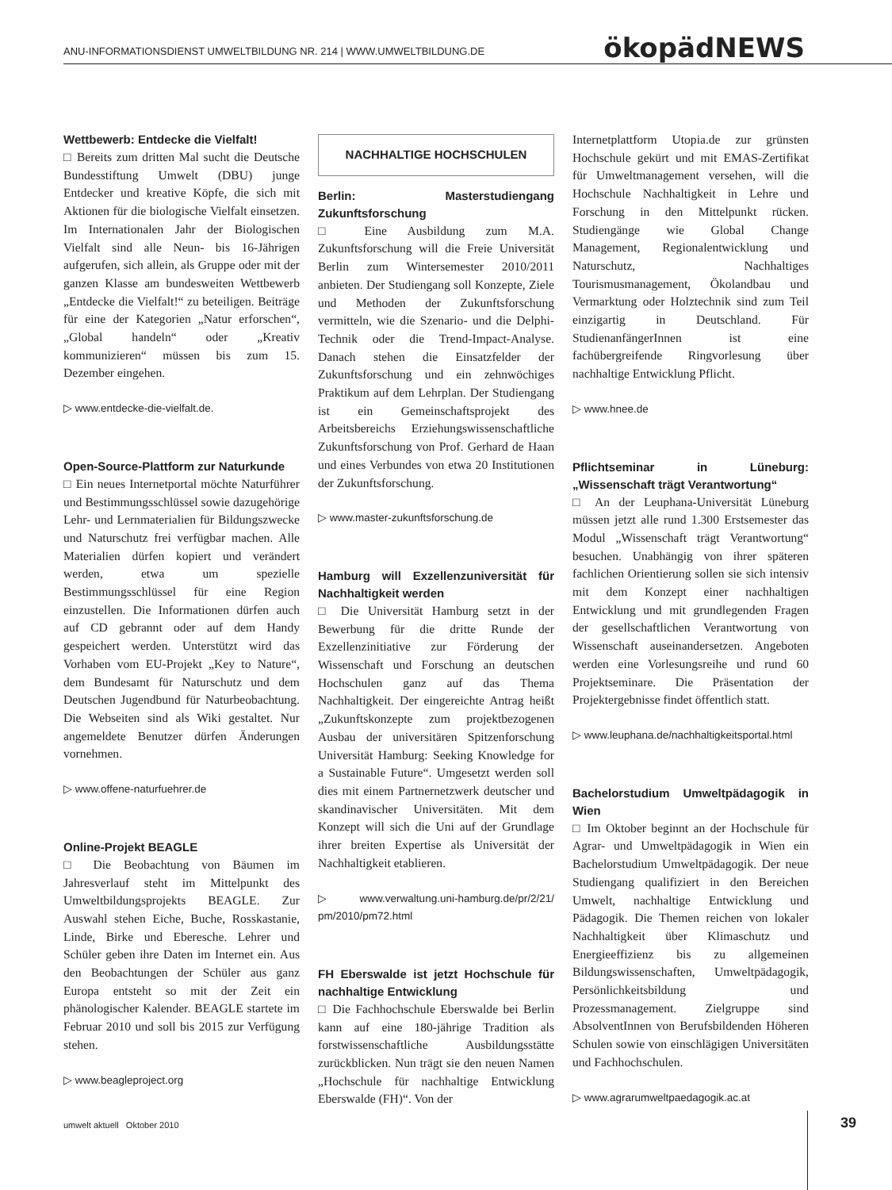ANU-INFORMATIONSDIENST UMWELTBILDUNG NR. 214 | WWW.UMWELTBILDUNG.DE ökopädNEWS
Wettbewerb: Entdecke die Vielfalt!
□ Bereits zum dritten Mal sucht die Deutsche Bundesstiftung Umwelt (DBU) junge Entdecker und kreative Köpfe, die sich mit Aktionen für die biologische Vielfalt einsetzen. Im Internationalen Jahr der Biologischen Vielfalt sind alle Neun- bis 16-Jährigen aufgerufen, sich allein, als Gruppe oder mit der ganzen Klasse am bundesweiten Wettbewerb „Entdecke die Vielfalt!“ zu beteiligen. Beiträge für eine der Kategorien „Natur erforschen“, „Global handeln“ oder „Kreativ kommunizieren“ müssen bis zum 15. Dezember eingehen.
▷ www.entdecke-die-vielfalt.de.
Open-Source-Plattform zur Naturkunde
□ Ein neues Internetportal möchte Naturführer und Bestimmungsschlüssel sowie dazugehörige Lehr- und Lernmaterialien für Bildungszwecke und Naturschutz frei verfügbar machen. Alle Materialien dürfen kopiert und verändert werden, etwa um spezielle Bestimmungsschlüssel für eine Region einzustellen. Die Informationen dürfen auch auf CD gebrannt oder auf dem Handy gespeichert werden. Unterstützt wird das Vorhaben vom EU-Projekt „Key to Nature“, dem Bundesamt für Naturschutz und dem Deutschen Jugendbund für Naturbeobachtung. Die Webseiten sind als Wiki gestaltet. Nur angemeldete Benutzer dürfen Änderungen vornehmen.
▷ www.offene-naturfuehrer.de
Online-Projekt BEAGLE
□ Die Beobachtung von Bäumen im Jahresverlauf steht im Mittelpunkt des Umweltbildungsprojekts BEAGLE. Zur Auswahl stehen Eiche, Buche, Rosskastanie, Linde, Birke und Eberesche. Lehrer und Schüler geben ihre Daten im Internet ein. Aus den Beobachtungen der Schüler aus ganz Europa entsteht so mit der Zeit ein phänologischer Kalender. BEAGLE startete im Februar 2010 und soll bis 2015 zur Verfügung stehen.
▷ www.beagleproject.org
NACHHALTIGE HOCHSCHULEN
Berlin: Masterstudiengang Zukunftsforschung
□ Eine Ausbildung zum M.A. Zukunftsforschung will die Freie Universität Berlin zum Wintersemester 2010/2011 anbieten. Der Studiengang soll Konzepte, Ziele und Methoden der Zukunftsforschung vermitteln, wie die Szenario- und die Delphi-Technik oder die Trend-Impact-Analyse. Danach stehen die Einsatzfelder der Zukunftsforschung und ein zehnwöchiges Praktikum auf dem Lehrplan. Der Studiengang ist ein Gemeinschaftsprojekt des Arbeitsbereichs Erziehungswissenschaftliche Zukunftsforschung von Prof. Gerhard de Haan und eines Verbundes von etwa 20 Institutionen der Zukunftsforschung.
▷ www.master-zukunftsforschung.de
Hamburg will Exzellenzuniversität für Nachhaltigkeit werden
□ Die Universität Hamburg setzt in der Bewerbung für die dritte Runde der Exzellenzinitiative zur Förderung der Wissenschaft und Forschung an deutschen Hochschulen ganz auf das Thema Nachhaltigkeit. Der eingereichte Antrag heißt „Zukunftskonzepte zum projektbezogenen Ausbau der universitären Spitzenforschung Universität Hamburg: Seeking Knowledge for a Sustainable Future“. Umgesetzt werden soll dies mit einem Partnernetzwerk deutscher und skandinavischer Universitäten. Mit dem Konzept will sich die Uni auf der Grundlage ihrer breiten Expertise als Universität der Nachhaltigkeit etablieren.
▷ www.verwaltung.uni-hamburg.de/pr/2/21/ pm/2010/pm72.html
FH Eberswalde ist jetzt Hochschule für nachhaltige Entwicklung
□ Die Fachhochschule Eberswalde bei Berlin kann auf eine 180-jährige Tradition als forstwissenschaftliche Ausbildungsstätte zurückblicken. Nun trägt sie den neuen Namen „Hochschule für nachhaltige Entwicklung Eberswalde (FH)“. Von der
Internetplattform Utopia.de zur grünsten Hochschule gekürt und mit EMAS-Zertifikat für Umweltmanagement versehen, will die Hochschule Nachhaltigkeit in Lehre und Forschung in den Mittelpunkt rücken. Studiengänge wie Global Change Management, Regionalentwicklung und Naturschutz, Nachhaltiges Tourismusmanagement, Ökolandbau und Vermarktung oder Holztechnik sind zum Teil einzigartig in Deutschland. Für StudienanfängerInnen ist eine fachübergreifende Ringvorlesung über nachhaltige Entwicklung Pflicht.
▷ www.hnee.de
Pflichtseminar in Lüneburg: „Wissenschaft trägt Verantwortung“
□ An der Leuphana-Universität Lüneburg müssen jetzt alle rund 1.300 Erstsemester das Modul „Wissenschaft trägt Verantwortung“ besuchen. Unabhängig von ihrer späteren fachlichen Orientierung sollen sie sich intensiv mit dem Konzept einer nachhaltigen Entwicklung und mit grundlegenden Fragen der gesellschaftlichen Verantwortung von Wissenschaft auseinandersetzen. Angeboten werden eine Vorlesungsreihe und rund 60 Projektseminare. Die Präsentation der Projektergebnisse findet öffentlich statt.
▷ www.leuphana.de/nachhaltigkeitsportal.html
Bachelorstudium Umweltpädagogik in Wien
□ Im Oktober beginnt an der Hochschule für Agrar- und Umweltpädagogik in Wien ein Bachelorstudium Umweltpädagogik. Der neue Studiengang qualifiziert in den Bereichen Umwelt, nachhaltige Entwicklung und Pädagogik. Die Themen reichen von lokaler Nachhaltigkeit über Klimaschutz und Energieeffizienz bis zu allgemeinen Bildungswissenschaften, Umweltpädagogik, Persönlichkeitsbildung und Prozessmanagement. Zielgruppe sind AbsolventInnen von Berufsbildenden Höheren Schulen sowie von einschlägigen Universitäten und Fachhochschulen.
▷ www.agrarumweltpaedagogik.ac.at
umwelt aktuell Oktober 2010 39